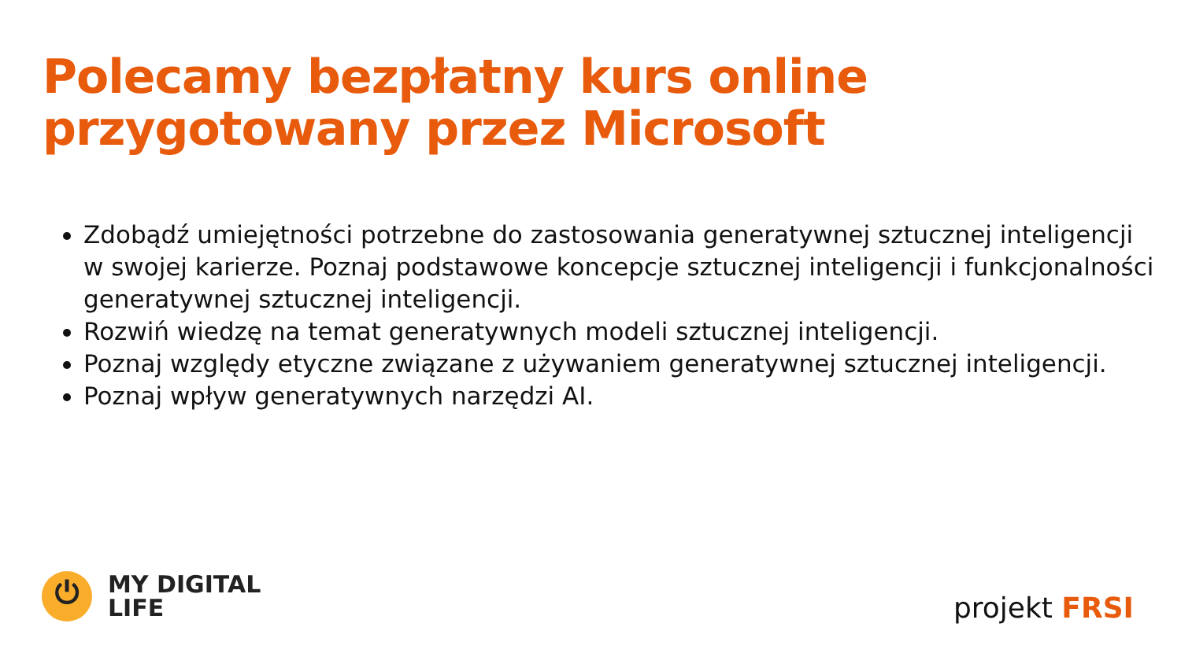Polecamy bezpłatny kurs online
przygotowany przez Microsoft
Zdobądź umiejętności potrzebne do zastosowania generatywnej sztucznej inteligencji w swojej karierze. Poznaj podstawowe koncepcje sztucznej inteligencji i funkcjonalności generatywnej sztucznej inteligencji.
Rozwiń wiedzę na temat generatywnych modeli sztucznej inteligencji.
Poznaj względy etyczne związane z używaniem generatywnej sztucznej inteligencji.
Poznaj wpływ generatywnych narzędzi AI.
⏻
MY DIGITAL
LIFE
projekt FRSI